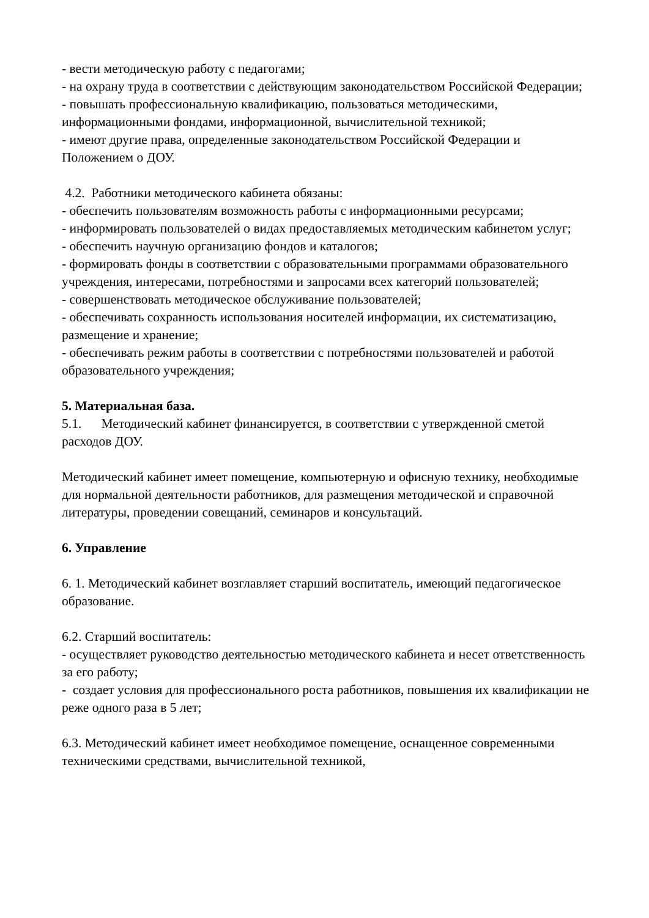- вести методическую работу с педагогами;
- на охрану труда в соответствии с действующим законодательством Российской Федерации;
- повышать профессиональную квалификацию, пользоваться методическими, информационными фондами, информационной, вычислительной техникой;
- имеют другие права, определенные законодательством Российской Федерации и Положением о ДОУ.
4.2. Работники методического кабинета обязаны:
- обеспечить пользователям возможность работы с информационными ресурсами;
- информировать пользователей о видах предоставляемых методическим кабинетом услуг;
- обеспечить научную организацию фондов и каталогов;
- формировать фонды в соответствии с образовательными программами образовательного учреждения, интересами, потребностями и запросами всех категорий пользователей;
- совершенствовать методическое обслуживание пользователей;
- обеспечивать сохранность использования носителей информации, их систематизацию, размещение и хранение;
- обеспечивать режим работы в соответствии с потребностями пользователей и работой образовательного учреждения;
5. Материальная база.
5.1. Методический кабинет финансируется, в соответствии с утвержденной сметой расходов ДОУ.
Методический кабинет имеет помещение, компьютерную и офисную технику, необходимые для нормальной деятельности работников, для размещения методической и справочной литературы, проведении совещаний, семинаров и консультаций.
6. Управление
6. 1. Методический кабинет возглавляет старший воспитатель, имеющий педагогическое образование.
6.2. Старший воспитатель:
- осуществляет руководство деятельностью методического кабинета и несет ответственность за его работу;
- создает условия для профессионального роста работников, повышения их квалификации не реже одного раза в 5 лет;
6.3. Методический кабинет имеет необходимое помещение, оснащенное современными техническими средствами, вычислительной техникой,